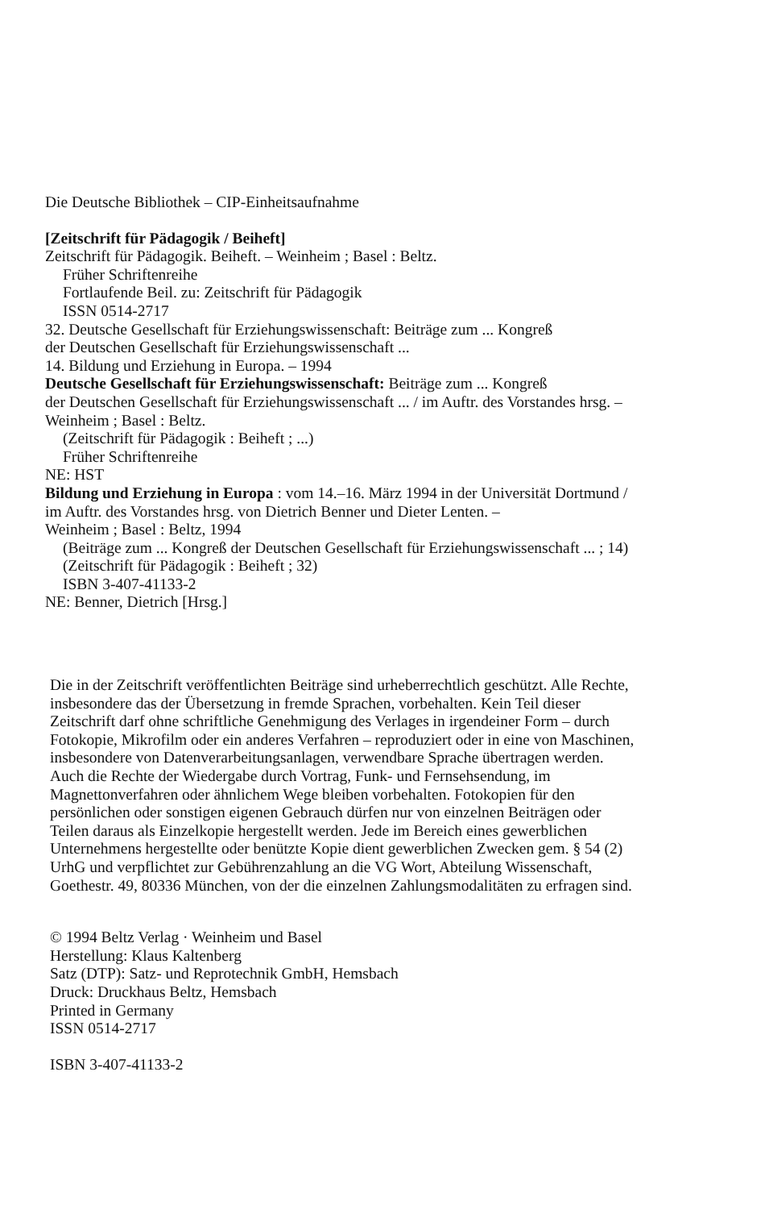Die Deutsche Bibliothek – CIP-Einheitsaufnahme
[Zeitschrift für Pädagogik / Beiheft]
Zeitschrift für Pädagogik. Beiheft. – Weinheim ; Basel : Beltz.
Früher Schriftenreihe
Fortlaufende Beil. zu: Zeitschrift für Pädagogik
ISSN 0514-2717
32. Deutsche Gesellschaft für Erziehungswissenschaft: Beiträge zum ... Kongreß
der Deutschen Gesellschaft für Erziehungswissenschaft ...
14. Bildung und Erziehung in Europa. – 1994
Deutsche Gesellschaft für Erziehungswissenschaft: Beiträge zum ... Kongreß
der Deutschen Gesellschaft für Erziehungswissenschaft ... / im Auftr. des Vorstandes hrsg. –
Weinheim ; Basel : Beltz.
(Zeitschrift für Pädagogik : Beiheft ; ...)
Früher Schriftenreihe
NE: HST
Bildung und Erziehung in Europa : vom 14.–16. März 1994 in der Universität Dortmund /
im Auftr. des Vorstandes hrsg. von Dietrich Benner und Dieter Lenten. –
Weinheim ; Basel : Beltz, 1994
(Beiträge zum ... Kongreß der Deutschen Gesellschaft für Erziehungswissenschaft ... ; 14)
(Zeitschrift für Pädagogik : Beiheft ; 32)
ISBN 3-407-41133-2
NE: Benner, Dietrich [Hrsg.]
Die in der Zeitschrift veröffentlichten Beiträge sind urheberrechtlich geschützt. Alle Rechte,
insbesondere das der Übersetzung in fremde Sprachen, vorbehalten. Kein Teil dieser
Zeitschrift darf ohne schriftliche Genehmigung des Verlages in irgendeiner Form – durch
Fotokopie, Mikrofilm oder ein anderes Verfahren – reproduziert oder in eine von Maschinen,
insbesondere von Datenverarbeitungsanlagen, verwendbare Sprache übertragen werden.
Auch die Rechte der Wiedergabe durch Vortrag, Funk- und Fernsehsendung, im
Magnettonverfahren oder ähnlichem Wege bleiben vorbehalten. Fotokopien für den
persönlichen oder sonstigen eigenen Gebrauch dürfen nur von einzelnen Beiträgen oder
Teilen daraus als Einzelkopie hergestellt werden. Jede im Bereich eines gewerblichen
Unternehmens hergestellte oder benützte Kopie dient gewerblichen Zwecken gem. § 54 (2)
UrhG und verpflichtet zur Gebührenzahlung an die VG Wort, Abteilung Wissenschaft,
Goethestr. 49, 80336 München, von der die einzelnen Zahlungsmodalitäten zu erfragen sind.
© 1994 Beltz Verlag · Weinheim und Basel
Herstellung: Klaus Kaltenberg
Satz (DTP): Satz- und Reprotechnik GmbH, Hemsbach
Druck: Druckhaus Beltz, Hemsbach
Printed in Germany
ISSN 0514-2717
ISBN 3-407-41133-2